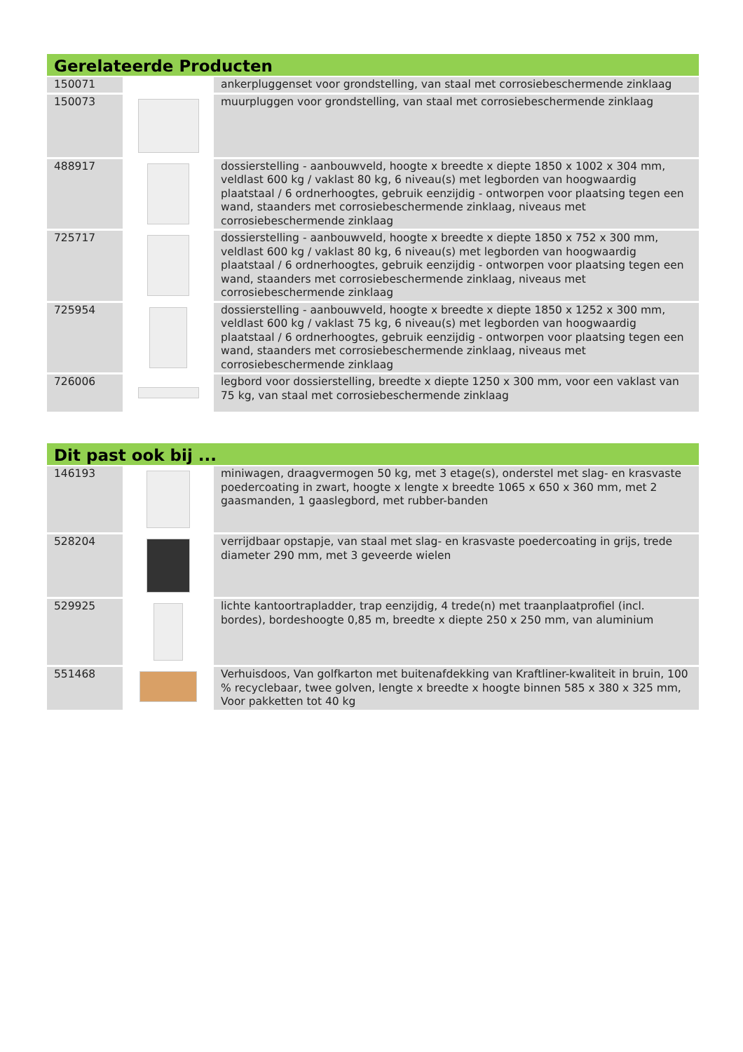Gerelateerde Producten
| 150071 | | ankerpluggenset voor grondstelling, van staal met corrosiebeschermende zinklaag |
| 150073 | | muurpluggen voor grondstelling, van staal met corrosiebeschermende zinklaag |
| 488917 | | dossierstelling - aanbouwveld, hoogte x breedte x diepte 1850 x 1002 x 304 mm, veldlast 600 kg / vaklast 80 kg, 6 niveau(s) met legborden van hoogwaardig plaatstaal / 6 ordnerhoogtes, gebruik eenzijdig - ontworpen voor plaatsing tegen een wand, staanders met corrosiebeschermende zinklaag, niveaus met corrosiebeschermende zinklaag |
| 725717 | | dossierstelling - aanbouwveld, hoogte x breedte x diepte 1850 x 752 x 300 mm, veldlast 600 kg / vaklast 80 kg, 6 niveau(s) met legborden van hoogwaardig plaatstaal / 6 ordnerhoogtes, gebruik eenzijdig - ontworpen voor plaatsing tegen een wand, staanders met corrosiebeschermende zinklaag, niveaus met corrosiebeschermende zinklaag |
| 725954 | | dossierstelling - aanbouwveld, hoogte x breedte x diepte 1850 x 1252 x 300 mm, veldlast 600 kg / vaklast 75 kg, 6 niveau(s) met legborden van hoogwaardig plaatstaal / 6 ordnerhoogtes, gebruik eenzijdig - ontworpen voor plaatsing tegen een wand, staanders met corrosiebeschermende zinklaag, niveaus met corrosiebeschermende zinklaag |
| 726006 | | legbord voor dossierstelling, breedte x diepte 1250 x 300 mm, voor een vaklast van 75 kg, van staal met corrosiebeschermende zinklaag |
Dit past ook bij ...
| 146193 | | miniwagen, draagvermogen 50 kg, met 3 etage(s), onderstel met slag- en krasvaste poedercoating in zwart, hoogte x lengte x breedte 1065 x 650 x 360 mm, met 2 gaasmanden, 1 gaaslegbord, met rubber-banden |
| 528204 | | verrijdbaar opstapje, van staal met slag- en krasvaste poedercoating in grijs, trede diameter 290 mm, met 3 geveerde wielen |
| 529925 | | lichte kantoortrapladder, trap eenzijdig, 4 trede(n) met traanplaatprofiel (incl. bordes), bordeshoogte 0,85 m, breedte x diepte 250 x 250 mm, van aluminium |
| 551468 | | Verhuisdoos, Van golfkarton met buitenafdekking van Kraftliner-kwaliteit in bruin, 100 % recyclebaar, twee golven, lengte x breedte x hoogte binnen 585 x 380 x 325 mm, Voor pakketten tot 40 kg |